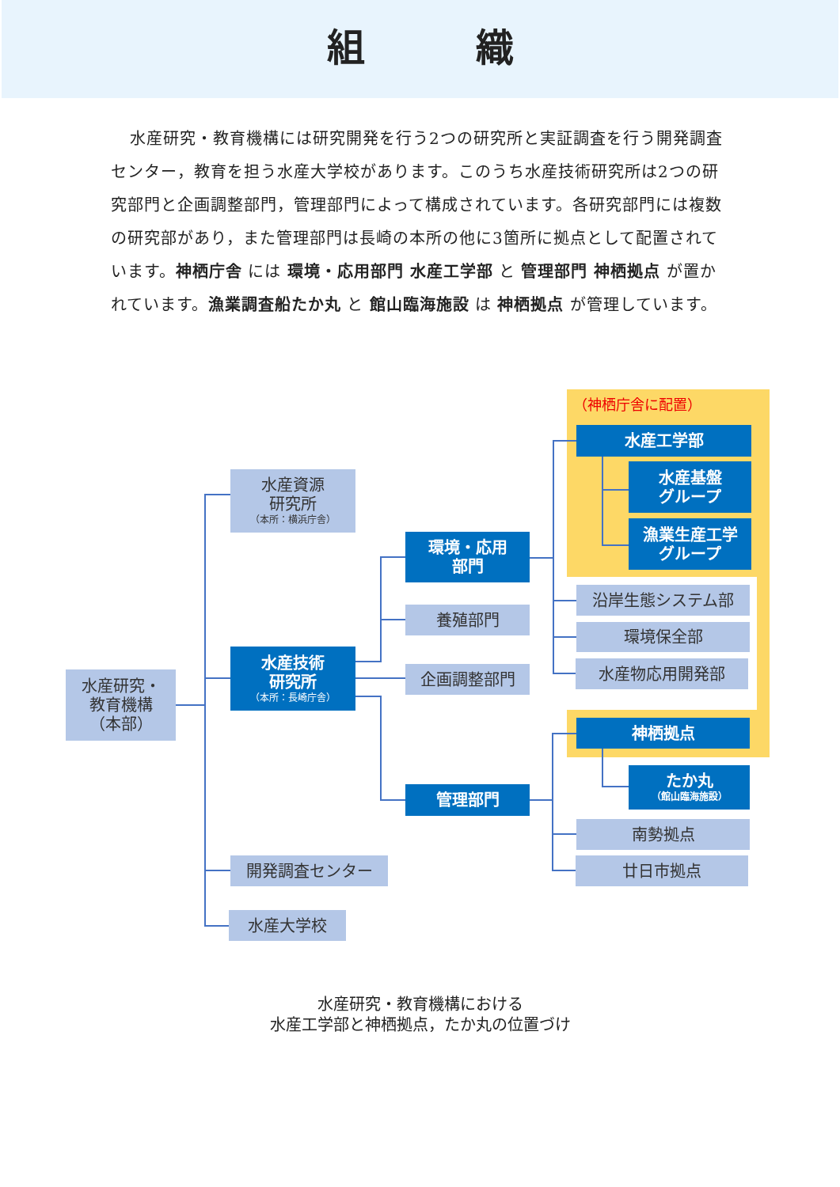組織
水産研究・教育機構には研究開発を行う2つの研究所と実証調査を行う開発調査センター，教育を担う水産大学校があります。このうち水産技術研究所は2つの研究部門と企画調整部門，管理部門によって構成されています。各研究部門には複数の研究部があり，また管理部門は長崎の本所の他に3箇所に拠点として配置されています。神栖庁舎 には 環境・応用部門 水産工学部 と 管理部門 神栖拠点 が置かれています。漁業調査船たか丸 と 館山臨海施設 は 神栖拠点 が管理しています。
水産研究・
教育機構
（本部）
水産資源
研究所
（本所：横浜庁舎）
水産技術
研究所
（本所：長崎庁舎）
環境・応用
部門
（神栖庁舎に配置）
水産工学部
水産基盤
グループ
漁業生産工学
グループ
沿岸生態システム部
環境保全部
水産物応用開発部
養殖部門
企画調整部門
管理部門
神栖拠点
たか丸
（館山臨海施設）
南勢拠点
廿日市拠点
開発調査センター
水産大学校
水産研究・教育機構における
水産工学部と神栖拠点，たか丸の位置づけ